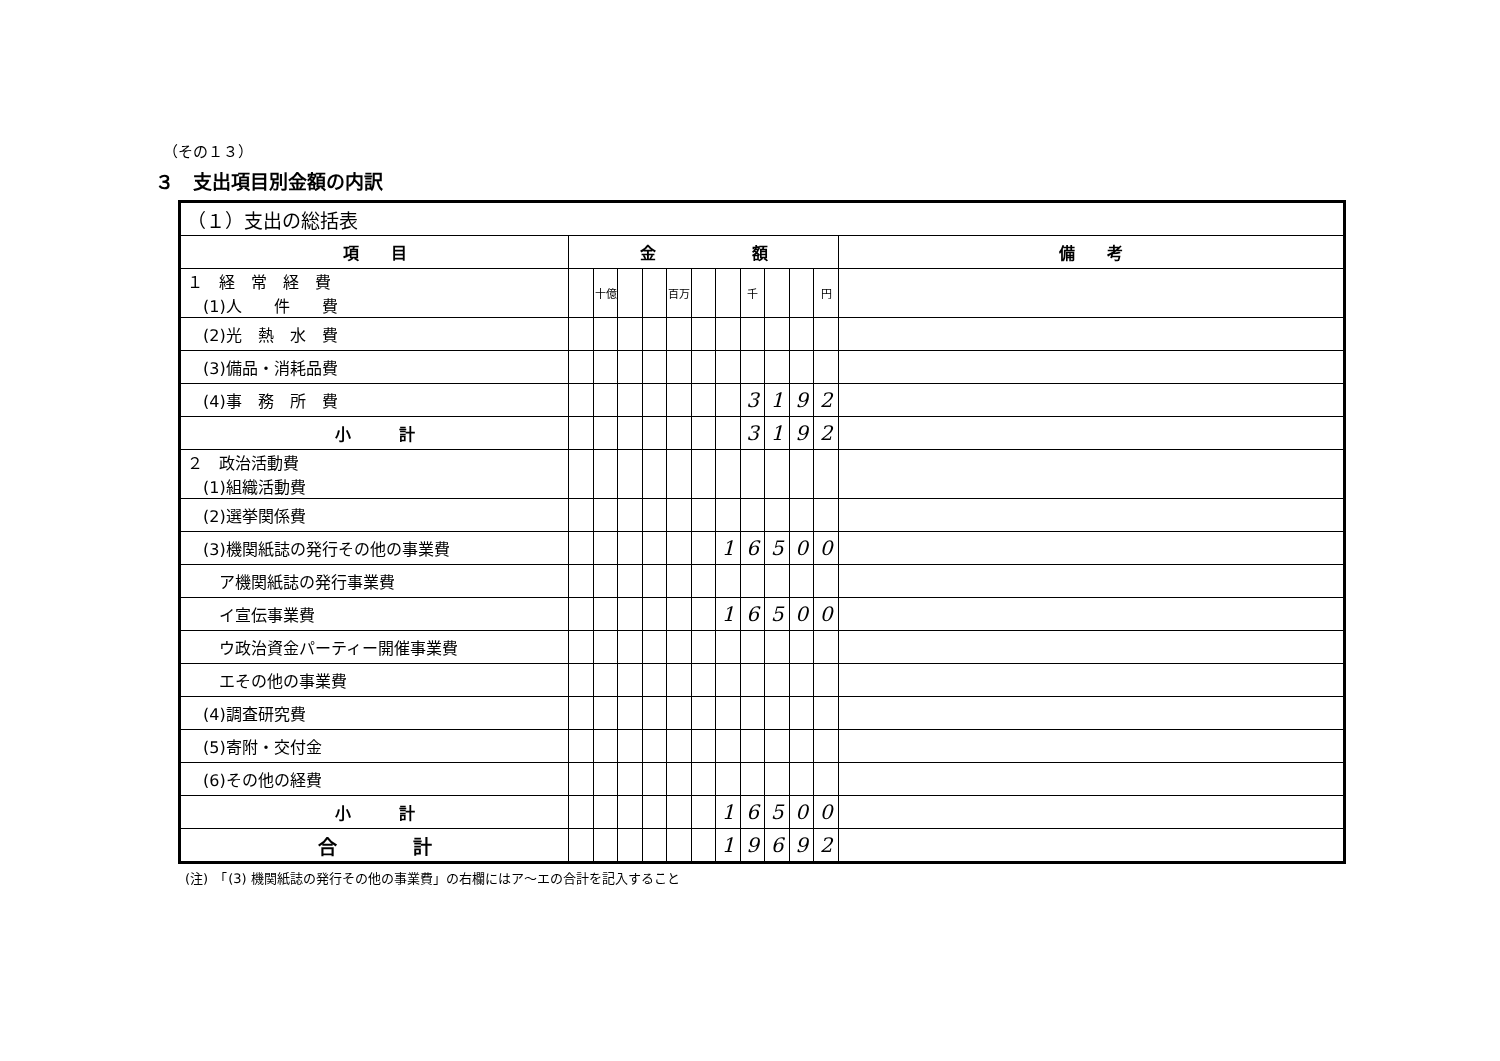（その１３）
３　支出項目別金額の内訳
| （１）支出の総括表 | | | | | | | | | | | | |
| 項 目 | 金 額 | | | | | | | | | | | 備 考 |
| １ 経 常 経 費 (1)人 件 費 | | 十億 | | | 百万 | | | 千 | | | 円 | |
| (2)光 熱 水 費 | | | | | | | | | | | | |
| (3)備品・消耗品費 | | | | | | | | | | | | |
| (4)事 務 所 費 | | | | | | | | 3 | 1 | 9 | 2 | |
| 小 計 | | | | | | | | 3 | 1 | 9 | 2 | |
| ２ 政治活動費 (1)組織活動費 | | | | | | | | | | | | |
| (2)選挙関係費 | | | | | | | | | | | | |
| (3)機関紙誌の発行その他の事業費 | | | | | | | 1 | 6 | 5 | 0 | 0 | |
| ア機関紙誌の発行事業費 | | | | | | | | | | | | |
| イ宣伝事業費 | | | | | | | 1 | 6 | 5 | 0 | 0 | |
| ウ政治資金パーティー開催事業費 | | | | | | | | | | | | |
| エその他の事業費 | | | | | | | | | | | | |
| (4)調査研究費 | | | | | | | | | | | | |
| (5)寄附・交付金 | | | | | | | | | | | | |
| (6)その他の経費 | | | | | | | | | | | | |
| 小 計 | | | | | | | 1 | 6 | 5 | 0 | 0 | |
| 合 計 | | | | | | | 1 | 9 | 6 | 9 | 2 | |
(注)　「(3) 機関紙誌の発行その他の事業費」の右欄にはア～エの合計を記入すること